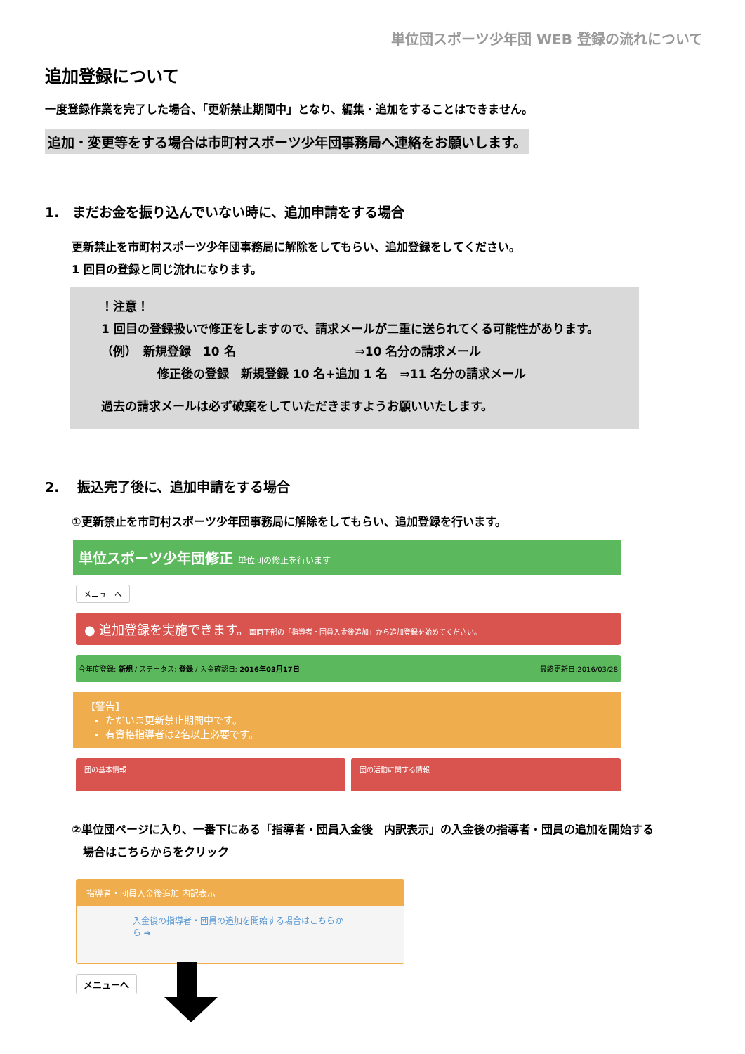単位団スポーツ少年団 WEB 登録の流れについて
追加登録について
一度登録作業を完了した場合、「更新禁止期間中」となり、編集・追加をすることはできません。
追加・変更等をする場合は市町村スポーツ少年団事務局へ連絡をお願いします。
1.　まだお金を振り込んでいない時に、追加申請をする場合
更新禁止を市町村スポーツ少年団事務局に解除をしてもらい、追加登録をしてください。
1 回目の登録と同じ流れになります。
！注意！
1 回目の登録扱いで修正をしますので、請求メールが二重に送られてくる可能性があります。
（例）　新規登録　10 名　　　　　　　　　　⇒10 名分の請求メール
修正後の登録　新規登録 10 名+追加 1 名　⇒11 名分の請求メール
過去の請求メールは必ず破棄をしていただきますようお願いいたします。
2.　 振込完了後に、追加申請をする場合
①更新禁止を市町村スポーツ少年団事務局に解除をしてもらい、追加登録を行います。
単位スポーツ少年団修正 単位団の修正を行います
メニューへ
● 追加登録を実施できます。画面下部の「指導者・団員入金後追加」から追加登録を始めてください。
今年度登録: 新規 / ステータス: 登録 / 入金確認日: 2016年03月17日 最終更新日:2016/03/28
【警告】
ただいま更新禁止期間中です。
有資格指導者は2名以上必要です。
団の基本情報 団の活動に関する情報
②単位団ページに入り、一番下にある「指導者・団員入金後　内訳表示」の入金後の指導者・団員の追加を開始する
　場合はこちらからをクリック
指導者・団員入金後追加 内訳表示
入金後の指導者・団員の追加を開始する場合はこちらから ➔
メニューへ